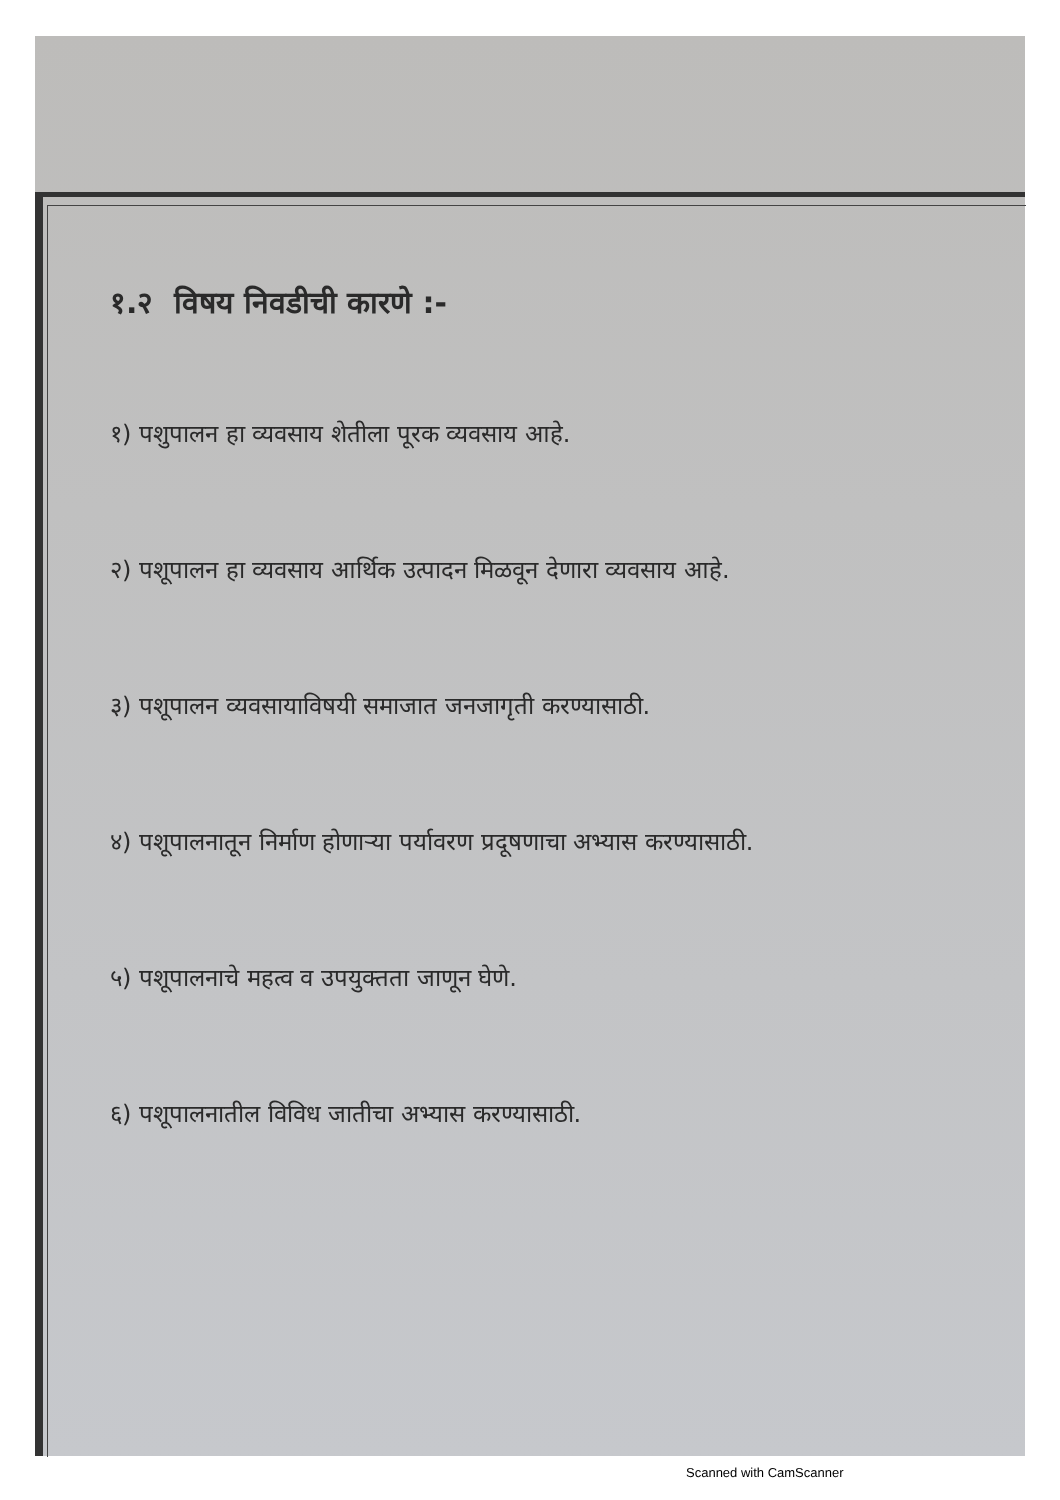१.२ विषय निवडीची कारणे :-
१) पशुपालन हा व्यवसाय शेतीला पूरक व्यवसाय आहे.
२) पशूपालन हा व्यवसाय आर्थिक उत्पादन मिळवून देणारा व्यवसाय आहे.
३) पशूपालन व्यवसायाविषयी समाजात जनजागृती करण्यासाठी.
४) पशूपालनातून निर्माण होणाऱ्या पर्यावरण प्रदूषणाचा अभ्यास करण्यासाठी.
५) पशूपालनाचे महत्व व उपयुक्तता जाणून घेणे.
६) पशूपालनातील विविध जातीचा अभ्यास करण्यासाठी.
Scanned with CamScanner